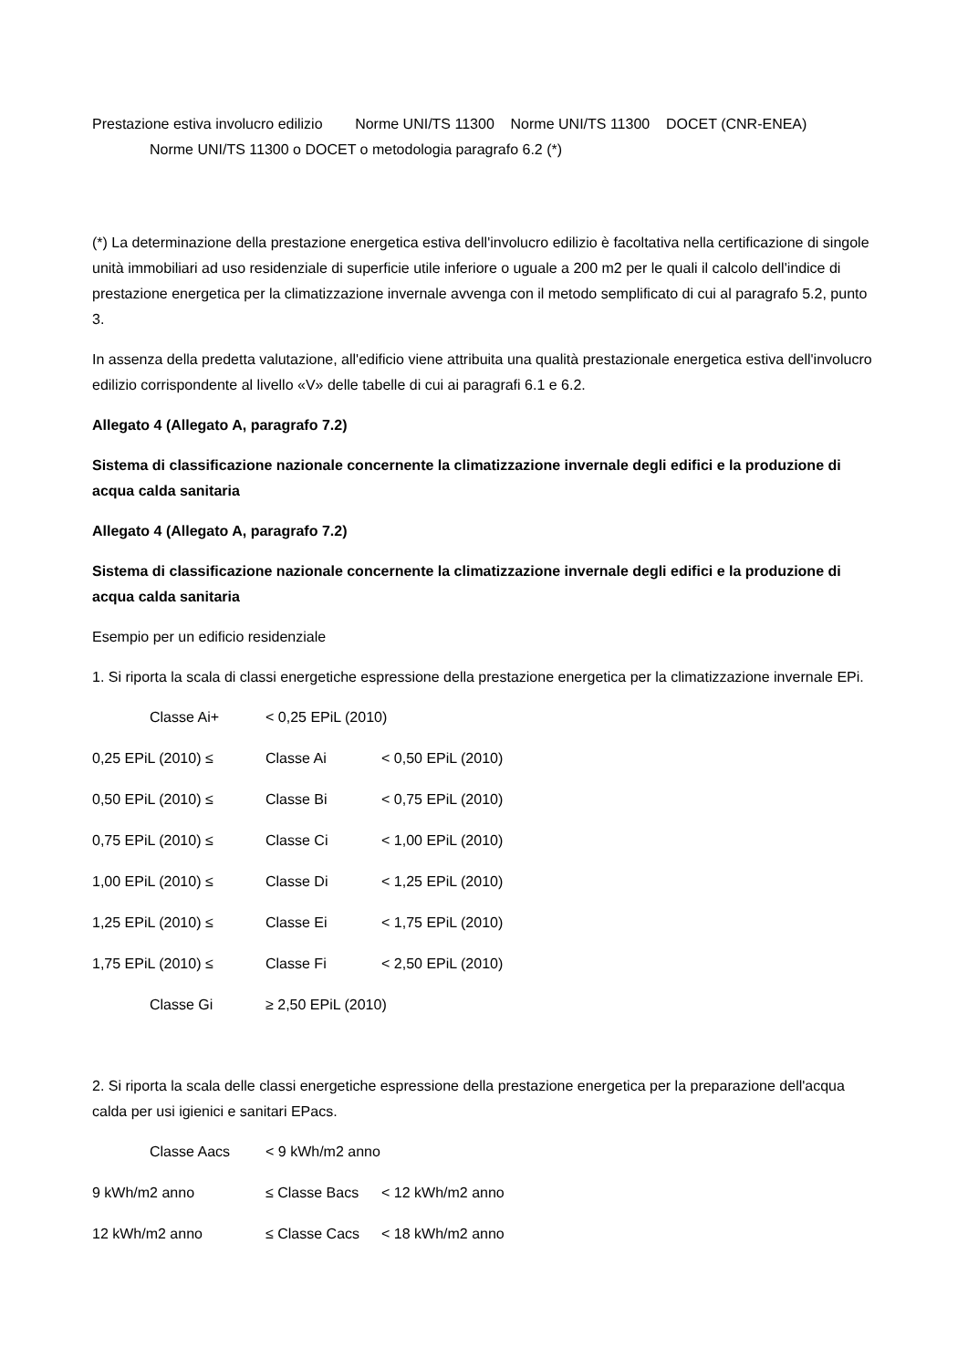Prestazione estiva involucro edilizio Norme UNI/TS 11300 Norme UNI/TS 11300 DOCET (CNR-ENEA)
Norme UNI/TS 11300 o DOCET o metodologia paragrafo 6.2 (*)
(*) La determinazione della prestazione energetica estiva dell'involucro edilizio è facoltativa nella certificazione di singole unità immobiliari ad uso residenziale di superficie utile inferiore o uguale a 200 m2 per le quali il calcolo dell'indice di prestazione energetica per la climatizzazione invernale avvenga con il metodo semplificato di cui al paragrafo 5.2, punto 3.
In assenza della predetta valutazione, all'edificio viene attribuita una qualità prestazionale energetica estiva dell'involucro edilizio corrispondente al livello «V» delle tabelle di cui ai paragrafi 6.1 e 6.2.
Allegato 4 (Allegato A, paragrafo 7.2)
Sistema di classificazione nazionale concernente la climatizzazione invernale degli edifici e la produzione di acqua calda sanitaria
Allegato 4 (Allegato A, paragrafo 7.2)
Sistema di classificazione nazionale concernente la climatizzazione invernale degli edifici e la produzione di acqua calda sanitaria
Esempio per un edificio residenziale
1. Si riporta la scala di classi energetiche espressione della prestazione energetica per la climatizzazione invernale EPi.
Classe Ai+ < 0,25 EPiL (2010)
0,25 EPiL (2010) ≤ Classe Ai < 0,50 EPiL (2010)
0,50 EPiL (2010) ≤ Classe Bi < 0,75 EPiL (2010)
0,75 EPiL (2010) ≤ Classe Ci < 1,00 EPiL (2010)
1,00 EPiL (2010) ≤ Classe Di < 1,25 EPiL (2010)
1,25 EPiL (2010) ≤ Classe Ei < 1,75 EPiL (2010)
1,75 EPiL (2010) ≤ Classe Fi < 2,50 EPiL (2010)
Classe Gi ≥ 2,50 EPiL (2010)
2. Si riporta la scala delle classi energetiche espressione della prestazione energetica per la preparazione dell'acqua calda per usi igienici e sanitari EPacs.
Classe Aacs < 9 kWh/m2 anno
9 kWh/m2 anno ≤ Classe Bacs < 12 kWh/m2 anno
12 kWh/m2 anno ≤ Classe Cacs < 18 kWh/m2 anno